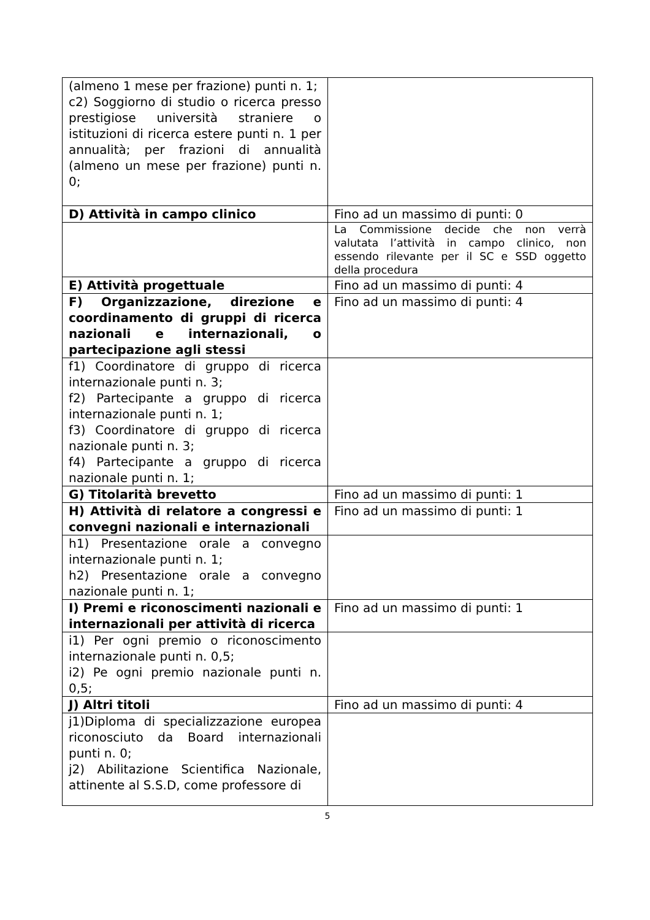| (almeno 1 mese per frazione) punti n. 1; c2) Soggiorno di studio o ricerca presso prestigiose università straniere o istituzioni di ricerca estere punti n. 1 per annualità; per frazioni di annualità (almeno un mese per frazione) punti n. 0; | |
| D) Attività in campo clinico | Fino ad un massimo di punti: 0 |
| | La Commissione decide che non verrà valutata l’attività in campo clinico, non essendo rilevante per il SC e SSD oggetto della procedura |
| E) Attività progettuale | Fino ad un massimo di punti: 4 |
| F) Organizzazione, direzione e coordinamento di gruppi di ricerca nazionali e internazionali, o partecipazione agli stessi | Fino ad un massimo di punti: 4 |
| f1) Coordinatore di gruppo di ricerca internazionale punti n. 3; f2) Partecipante a gruppo di ricerca internazionale punti n. 1; f3) Coordinatore di gruppo di ricerca nazionale punti n. 3; f4) Partecipante a gruppo di ricerca nazionale punti n. 1; | |
| G) Titolarità brevetto | Fino ad un massimo di punti: 1 |
| H) Attività di relatore a congressi e convegni nazionali e internazionali | Fino ad un massimo di punti: 1 |
| h1) Presentazione orale a convegno internazionale punti n. 1; h2) Presentazione orale a convegno nazionale punti n. 1; | |
| I) Premi e riconoscimenti nazionali e internazionali per attività di ricerca | Fino ad un massimo di punti: 1 |
| i1) Per ogni premio o riconoscimento internazionale punti n. 0,5; i2) Pe ogni premio nazionale punti n. 0,5; | |
| J) Altri titoli | Fino ad un massimo di punti: 4 |
| j1)Diploma di specializzazione europea riconosciuto da Board internazionali punti n. 0; j2) Abilitazione Scientifica Nazionale, attinente al S.S.D, come professore di | |
5